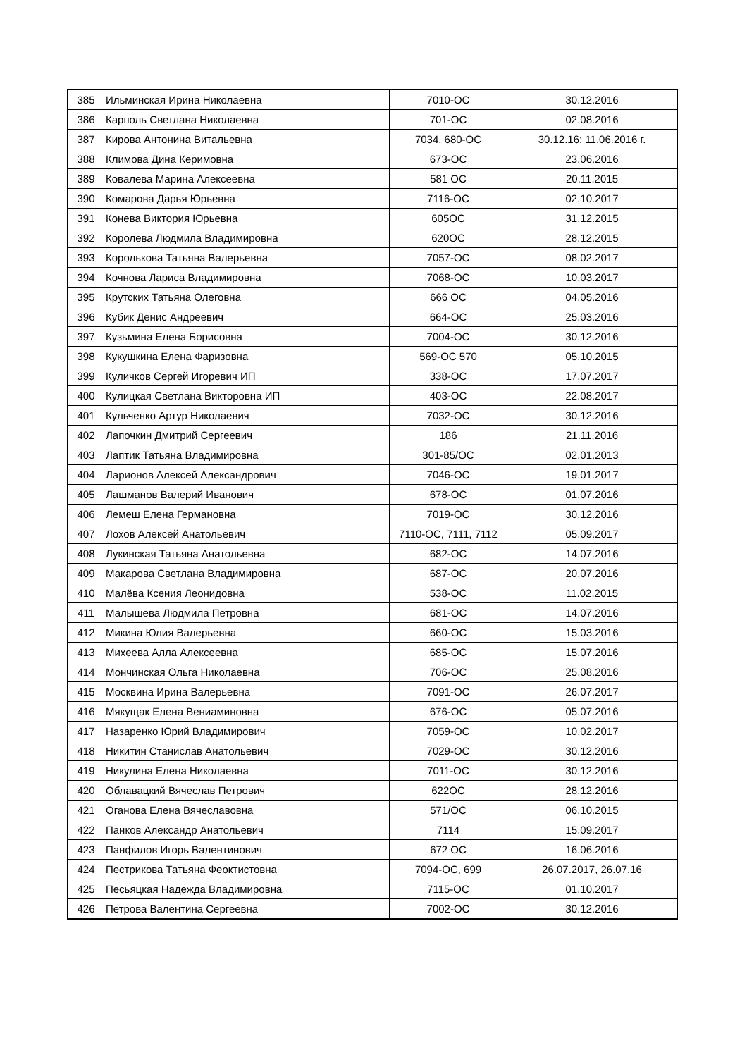| 385 | Ильминская Ирина Николаевна | 7010-ОС | 30.12.2016 |
| 386 | Карполь Светлана Николаевна | 701-ОС | 02.08.2016 |
| 387 | Кирова Антонина Витальевна | 7034, 680-ОС | 30.12.16; 11.06.2016 г. |
| 388 | Климова Дина Керимовна | 673-ОС | 23.06.2016 |
| 389 | Ковалева Марина Алексеевна | 581 ОС | 20.11.2015 |
| 390 | Комарова Дарья Юрьевна | 7116-ОС | 02.10.2017 |
| 391 | Конева Виктория Юрьевна | 605ОС | 31.12.2015 |
| 392 | Королева Людмила Владимировна | 620ОС | 28.12.2015 |
| 393 | Королькова Татьяна Валерьевна | 7057-ОС | 08.02.2017 |
| 394 | Кочнова Лариса Владимировна | 7068-ОС | 10.03.2017 |
| 395 | Крутских Татьяна Олеговна | 666 ОС | 04.05.2016 |
| 396 | Кубик Денис Андреевич | 664-ОС | 25.03.2016 |
| 397 | Кузьмина Елена Борисовна | 7004-ОС | 30.12.2016 |
| 398 | Кукушкина Елена Фаризовна | 569-ОС 570 | 05.10.2015 |
| 399 | Куличков Сергей Игоревич ИП | 338-ОС | 17.07.2017 |
| 400 | Кулицкая Светлана Викторовна ИП | 403-ОС | 22.08.2017 |
| 401 | Кульченко Артур Николаевич | 7032-ОС | 30.12.2016 |
| 402 | Лапочкин Дмитрий Сергеевич | 186 | 21.11.2016 |
| 403 | Лаптик Татьяна Владимировна | 301-85/ОС | 02.01.2013 |
| 404 | Ларионов Алексей Александрович | 7046-ОС | 19.01.2017 |
| 405 | Лашманов Валерий Иванович | 678-ОС | 01.07.2016 |
| 406 | Лемеш Елена Германовна | 7019-ОС | 30.12.2016 |
| 407 | Лохов Алексей Анатольевич | 7110-ОС, 7111, 7112 | 05.09.2017 |
| 408 | Лукинская Татьяна Анатольевна | 682-ОС | 14.07.2016 |
| 409 | Макарова Светлана Владимировна | 687-ОС | 20.07.2016 |
| 410 | Малёва Ксения Леонидовна | 538-ОС | 11.02.2015 |
| 411 | Малышева Людмила Петровна | 681-ОС | 14.07.2016 |
| 412 | Микина Юлия Валерьевна | 660-ОС | 15.03.2016 |
| 413 | Михеева Алла Алексеевна | 685-ОС | 15.07.2016 |
| 414 | Мончинская Ольга Николаевна | 706-ОС | 25.08.2016 |
| 415 | Москвина Ирина Валерьевна | 7091-ОС | 26.07.2017 |
| 416 | Мякущак Елена Вениаминовна | 676-ОС | 05.07.2016 |
| 417 | Назаренко Юрий Владимирович | 7059-ОС | 10.02.2017 |
| 418 | Никитин Станислав Анатольевич | 7029-ОС | 30.12.2016 |
| 419 | Никулина Елена Николаевна | 7011-ОС | 30.12.2016 |
| 420 | Облавацкий Вячеслав Петрович | 622ОС | 28.12.2016 |
| 421 | Оганова Елена Вячеславовна | 571/ОС | 06.10.2015 |
| 422 | Панков Александр Анатольевич | 7114 | 15.09.2017 |
| 423 | Панфилов Игорь Валентинович | 672 ОС | 16.06.2016 |
| 424 | Пестрикова Татьяна Феоктистовна | 7094-ОС, 699 | 26.07.2017, 26.07.16 |
| 425 | Песьяцкая Надежда Владимировна | 7115-ОС | 01.10.2017 |
| 426 | Петрова Валентина Сергеевна | 7002-ОС | 30.12.2016 |